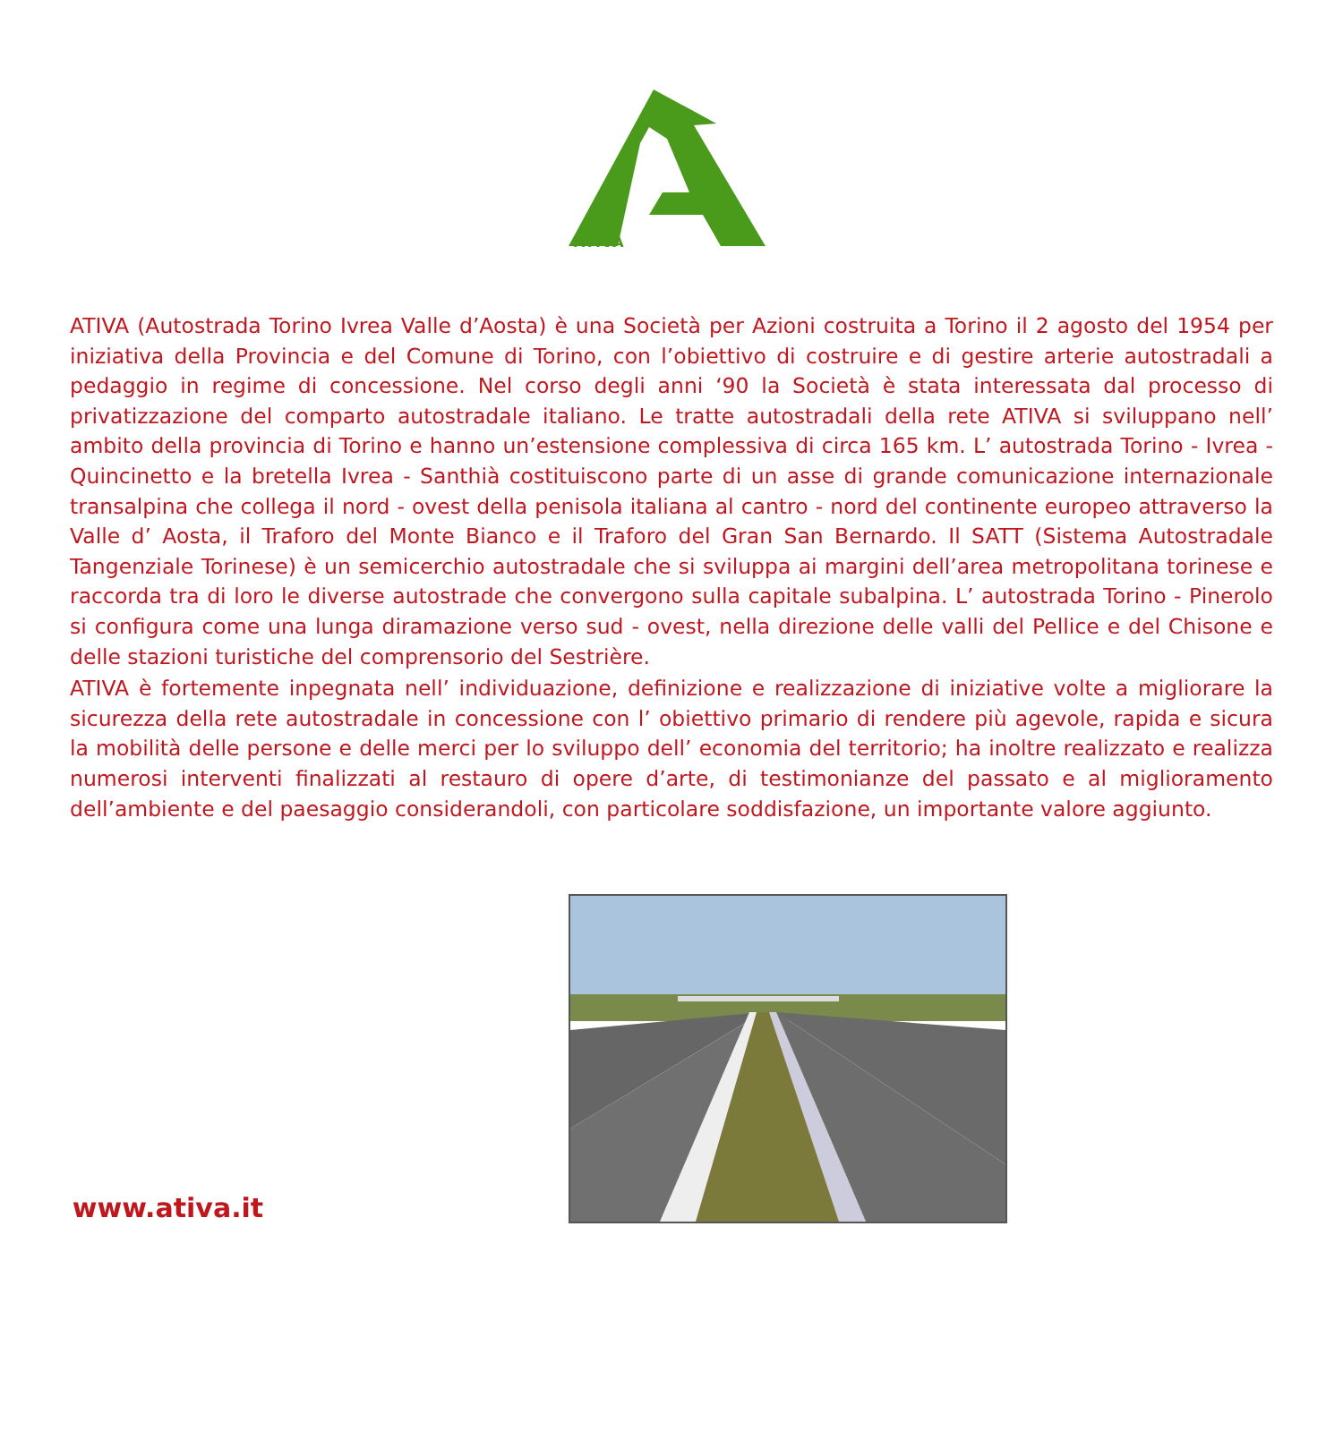ATIVA
ATIVA (Autostrada Torino Ivrea Valle d’Aosta) è una Società per Azioni costruita a Torino il 2 agosto del 1954 per iniziativa della Provincia e del Comune di Torino, con l’obiettivo di costruire e di gestire arterie autostradali a pedaggio in regime di concessione. Nel corso degli anni ‘90 la Società è stata interessata dal processo di privatizzazione del comparto autostradale italiano. Le tratte autostradali della rete ATIVA si sviluppano nell’ ambito della provincia di Torino e hanno un’estensione complessiva di circa 165 km. L’ autostrada Torino - Ivrea - Quincinetto e la bretella Ivrea - Santhià costituiscono parte di un asse di grande comunicazione internazionale transalpina che collega il nord - ovest della penisola italiana al cantro - nord del continente europeo attraverso la Valle d’ Aosta, il Traforo del Monte Bianco e il Traforo del Gran San Bernardo. Il SATT (Sistema Autostradale Tangenziale Torinese) è un semicerchio autostradale che si sviluppa ai margini dell’area metropolitana torinese e raccorda tra di loro le diverse autostrade che convergono sulla capitale subalpina. L’ autostrada Torino - Pinerolo si configura come una lunga diramazione verso sud - ovest, nella direzione delle valli del Pellice e del Chisone e delle stazioni turistiche del comprensorio del Sestrière.
ATIVA è fortemente inpegnata nell’ individuazione, definizione e realizzazione di iniziative volte a migliorare la sicurezza della rete autostradale in concessione con l’ obiettivo primario di rendere più agevole, rapida e sicura la mobilità delle persone e delle merci per lo sviluppo dell’ economia del territorio; ha inoltre realizzato e realizza numerosi interventi finalizzati al restauro di opere d’arte, di testimonianze del passato e al miglioramento dell’ambiente e del paesaggio considerandoli, con particolare soddisfazione, un importante valore aggiunto.
www.ativa.it